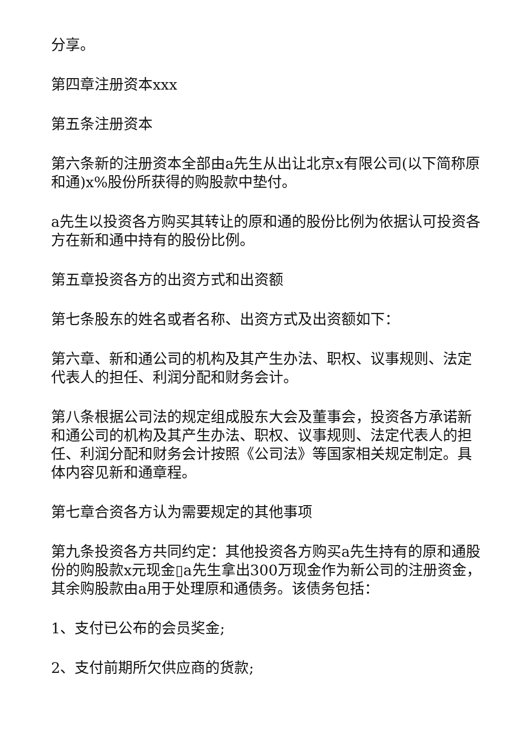分享。
第四章注册资本xxx
第五条注册资本
第六条新的注册资本全部由a先生从出让北京x有限公司(以下简称原和通)x%股份所获得的购股款中垫付。
a先生以投资各方购买其转让的原和通的股份比例为依据认可投资各方在新和通中持有的股份比例。
第五章投资各方的出资方式和出资额
第七条股东的姓名或者名称、出资方式及出资额如下：
第六章、新和通公司的机构及其产生办法、职权、议事规则、法定代表人的担任、利润分配和财务会计。
第八条根据公司法的规定组成股东大会及董事会，投资各方承诺新和通公司的机构及其产生办法、职权、议事规则、法定代表人的担任、利润分配和财务会计按照《公司法》等国家相关规定制定。具体内容见新和通章程。
第七章合资各方认为需要规定的其他事项
第九条投资各方共同约定：其他投资各方购买a先生持有的原和通股份的购股款x元现金▯a先生拿出300万现金作为新公司的注册资金，其余购股款由a用于处理原和通债务。该债务包括：
1、支付已公布的会员奖金;
2、支付前期所欠供应商的货款;